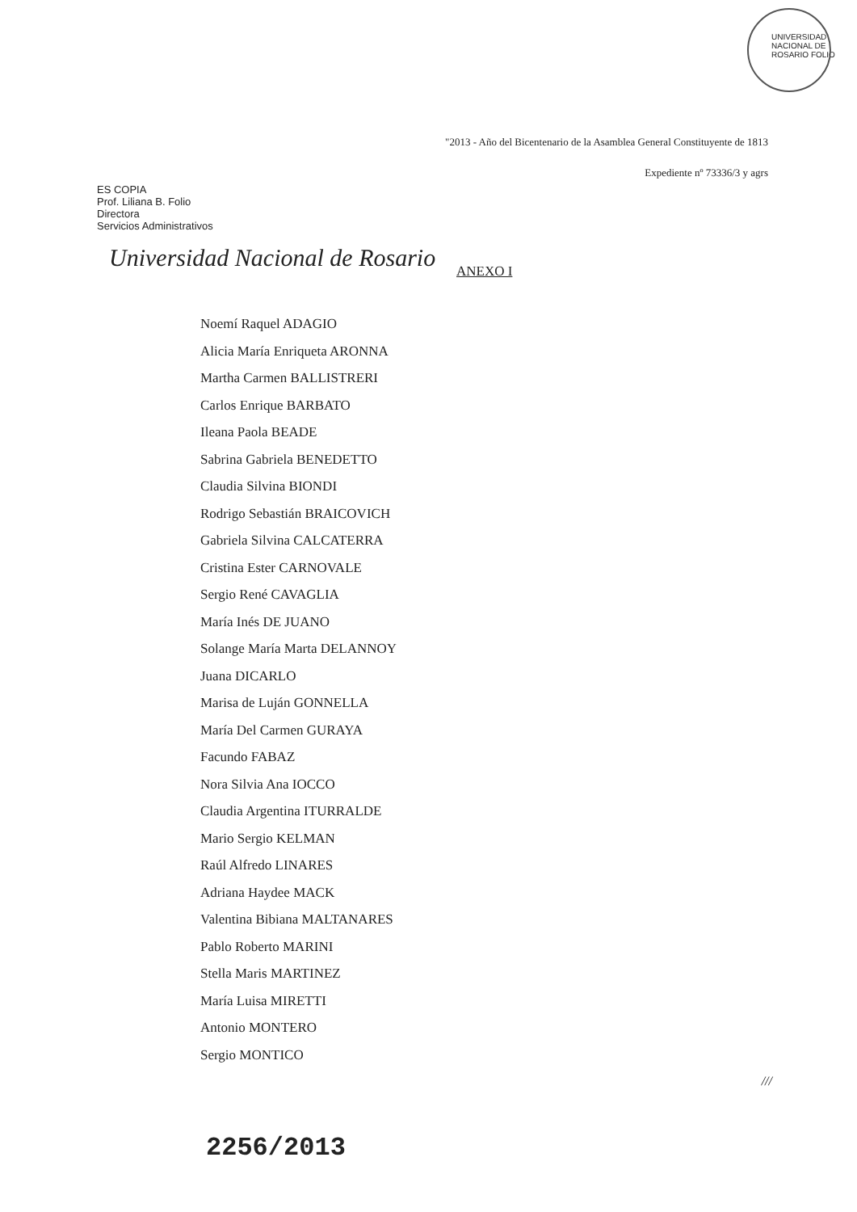UNIVERSIDAD NACIONAL DE ROSARIO FOLIO
"2013 - Año del Bicentenario de la Asamblea General Constituyente de 1813
Expediente nº 73336/3 y agrs
ES COPIA
Prof. Liliana B. Folio
Directora
Servicios Administrativos
Universidad Nacional de Rosario
ANEXO I
Noemí Raquel ADAGIO
Alicia María Enriqueta ARONNA
Martha Carmen BALLISTRERI
Carlos Enrique BARBATO
Ileana Paola BEADE
Sabrina Gabriela BENEDETTO
Claudia Silvina BIONDI
Rodrigo Sebastián BRAICOVICH
Gabriela Silvina CALCATERRA
Cristina Ester CARNOVALE
Sergio René CAVAGLIA
María Inés DE JUANO
Solange María Marta DELANNOY
Juana DICARLO
Marisa de Luján GONNELLA
María Del Carmen GURAYA
Facundo FABAZ
Nora Silvia Ana IOCCO
Claudia Argentina ITURRALDE
Mario Sergio KELMAN
Raúl Alfredo LINARES
Adriana Haydee MACK
Valentina Bibiana MALTANARES
Pablo Roberto MARINI
Stella Maris MARTINEZ
María Luisa MIRETTI
Antonio MONTERO
Sergio MONTICO
///
2256/2013